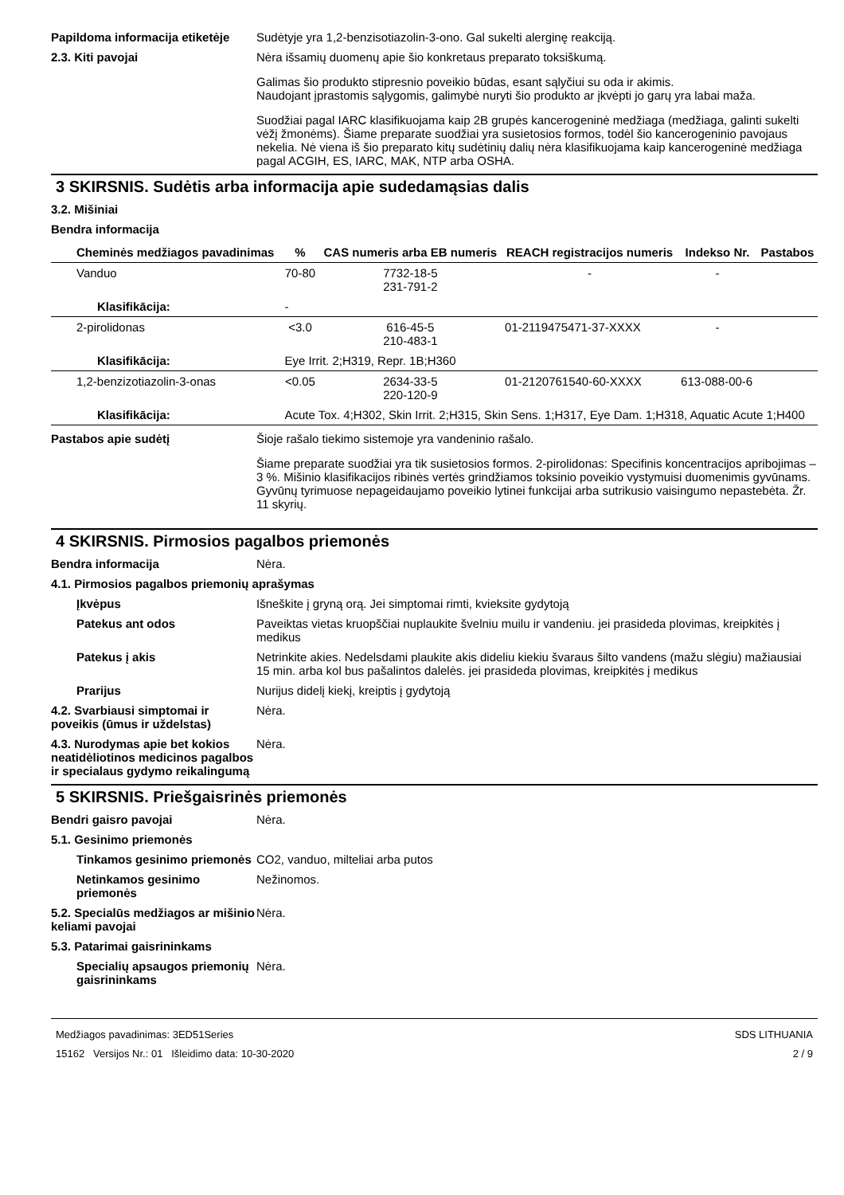Papildoma informacija etiketėje
Sudėtyje yra 1,2-benzisotiazolin-3-ono. Gal sukelti alerginę reakciją.
2.3. Kiti pavojai Nėra išsamių duomenų apie šio konkretaus preparato toksiškumą.
Galimas šio produkto stipresnio poveikio būdas, esant sąlyčiui su oda ir akimis.
Naudojant įprastomis sąlygomis, galimybė nuryti šio produkto ar įkvėpti jo garų yra labai maža.
Suodžiai pagal IARC klasifikuojama kaip 2B grupės kancerogeninė medžiaga (medžiaga, galinti sukelti vėžį žmonėms). Šiame preparate suodžiai yra susietosios formos, todėl šio kancerogeninio pavojaus nekelia. Nė viena iš šio preparato kitų sudėtinių dalių nėra klasifikuojama kaip kancerogeninė medžiaga pagal ACGIH, ES, IARC, MAK, NTP arba OSHA.
3 SKIRSNIS. Sudėtis arba informacija apie sudedamąsias dalis
3.2. Mišiniai
Bendra informacija
| Cheminės medžiagos pavadinimas | % | CAS numeris arba EB numeris | REACH registracijos numeris | Indekso Nr. | Pastabos |
| --- | --- | --- | --- | --- | --- |
| Vanduo | 70-80 | 7732-18-5 231-791-2 | - | - | |
| Klasifikācija: | - | | | | |
| 2-pirolidonas | <3.0 | 616-45-5 210-483-1 | 01-2119475471-37-XXXX | - | |
| Klasifikācija: | Eye Irrit. 2;H319, Repr. 1B;H360 | | | | |
| 1,2-benzizotiazolin-3-onas | <0.05 | 2634-33-5 220-120-9 | 01-2120761540-60-XXXX | 613-088-00-6 | |
| Klasifikācija: | Acute Tox. 4;H302, Skin Irrit. 2;H315, Skin Sens. 1;H317, Eye Dam. 1;H318, Aquatic Acute 1;H400 | | | | |
Pastabos apie sudėtį Šioje rašalo tiekimo sistemoje yra vandeninio rašalo.
Šiame preparate suodžiai yra tik susietosios formos. 2-pirolidonas: Specifinis koncentracijos apribojimas – 3 %. Mišinio klasifikacijos ribinės vertės grindžiamos toksinio poveikio vystymuisi duomenimis gyvūnams. Gyvūnų tyrimuose nepageidaujamo poveikio lytinei funkcijai arba sutrikusio vaisingumo nepastebėta. Žr. 11 skyrių.
4 SKIRSNIS. Pirmosios pagalbos priemonės
Bendra informacija Nėra.
4.1. Pirmosios pagalbos priemonių aprašymas
Įkvėpus Išneškite į gryną orą. Jei simptomai rimti, kvieksite gydytoją
Patekus ant odos Paveiktas vietas kruopščiai nuplaukite švelniu muilu ir vandeniu. jei prasideda plovimas, kreipkitės į medikus
Patekus į akis Netrinkite akies. Nedelsdami plaukite akis dideliu kiekiu švaraus šilto vandens (mažu slėgiu) mažiausiai 15 min. arba kol bus pašalintos dalelės. jei prasideda plovimas, kreipkitės į medikus
Prarijus Nurijus didelį kiekį, kreiptis į gydytoją
4.2. Svarbiausi simptomai ir poveikis (ūmus ir uždelstas)
Nėra.
4.3. Nurodymas apie bet kokios neatidėliotinos medicinos pagalbos ir specialaus gydymo reikalingumą
Nėra.
5 SKIRSNIS. Priešgaisrinės priemonės
Bendri gaisro pavojai Nėra.
5.1. Gesinimo priemonės
Tinkamos gesinimo priemonės
CO2, vanduo, milteliai arba putos
Netinkamos gesinimo priemonės
Nežinomos.
5.2. Specialūs medžiagos ar mišinio keliami pavojai
Nėra.
5.3. Patarimai gaisrininkams
Specialių apsaugos priemonių gaisrininkams
Nėra.
Medžiagos pavadinimas: 3ED51Series
15162 Versijos Nr.: 01 Išleidimo data: 10-30-2020
SDS LITHUANIA
2 / 9